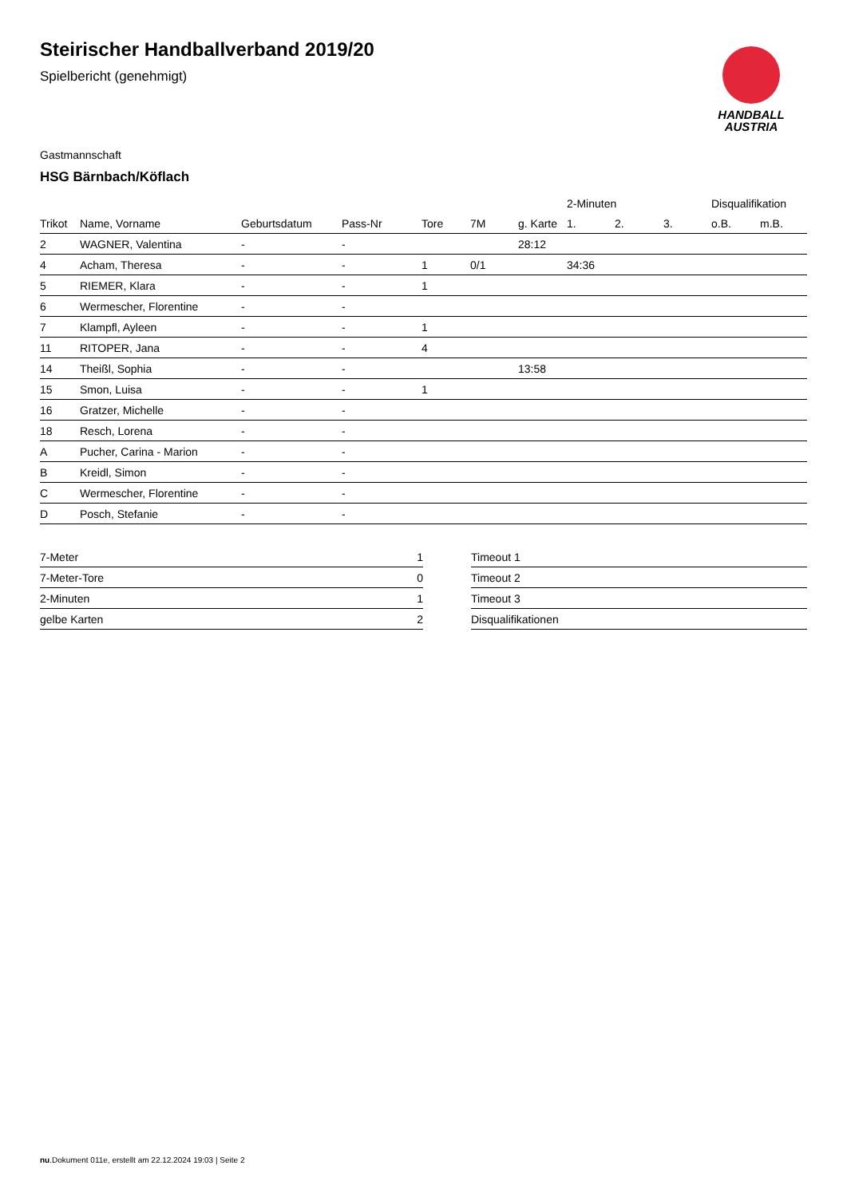Steirischer Handballverband 2019/20
Spielbericht (genehmigt)
HANDBALL
AUSTRIA
Gastmannschaft
HSG Bärnbach/Köflach
| | | | | | | | 2-Minuten | | | Disqualifikation | |
| --- | --- | --- | --- | --- | --- | --- | --- | --- | --- | --- | --- |
| Trikot | Name, Vorname | Geburtsdatum | Pass-Nr | Tore | 7M | g. Karte | 1. | 2. | 3. | o.B. | m.B. |
| 2 | WAGNER, Valentina | - | - | | | 28:12 | | | | | |
| 4 | Acham, Theresa | - | - | 1 | 0/1 | | 34:36 | | | | |
| 5 | RIEMER, Klara | - | - | 1 | | | | | | | |
| 6 | Wermescher, Florentine | - | - | | | | | | | | |
| 7 | Klampfl, Ayleen | - | - | 1 | | | | | | | |
| 11 | RITOPER, Jana | - | - | 4 | | | | | | | |
| 14 | Theißl, Sophia | - | - | | | 13:58 | | | | | |
| 15 | Smon, Luisa | - | - | 1 | | | | | | | |
| 16 | Gratzer, Michelle | - | - | | | | | | | | |
| 18 | Resch, Lorena | - | - | | | | | | | | |
| A | Pucher, Carina - Marion | - | - | | | | | | | | |
| B | Kreidl, Simon | - | - | | | | | | | | |
| C | Wermescher, Florentine | - | - | | | | | | | | |
| D | Posch, Stefanie | - | - | | | | | | | | |
| 7-Meter | 1 |
| 7-Meter-Tore | 0 |
| 2-Minuten | 1 |
| gelbe Karten | 2 |
| Timeout 1 | |
| Timeout 2 | |
| Timeout 3 | |
| Disqualifikationen | |
nu.Dokument 011e, erstellt am 22.12.2024 19:03 | Seite 2